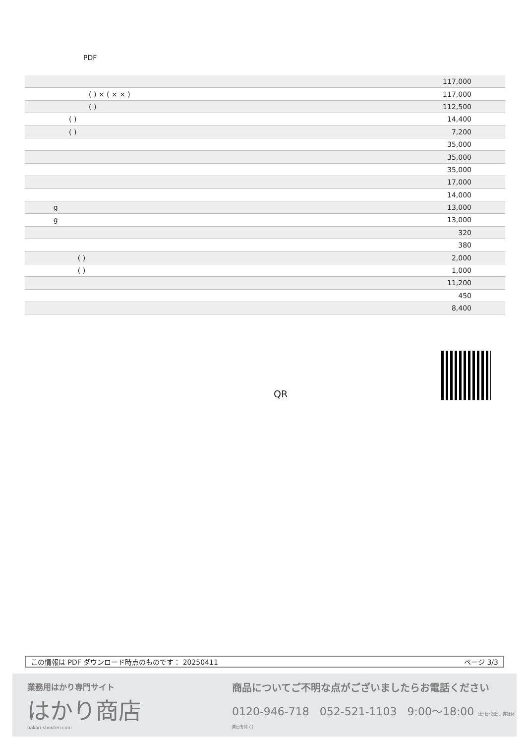PDF
| | 117,000 |
| ( ) × ( × × ) | 117,000 |
| ( ) | 112,500 |
| ( ) | 14,400 |
| ( ) | 7,200 |
| | 35,000 |
| | 35,000 |
| | 35,000 |
| | 17,000 |
| | 14,000 |
| g | 13,000 |
| g | 13,000 |
| | 320 |
| | 380 |
| ( ) | 2,000 |
| ( ) | 1,000 |
| | 11,200 |
| | 450 |
| | 8,400 |
QR
この情報は PDF ダウンロード時点のものです： 20250411 ページ 3/3
業務用はかり専門サイト
はかり商店
hakari-shouten.com
商品についてご不明な点がございましたらお電話ください
0120-946-718 052-521-1103 9:00〜18:00 (土･日･祝日、弊社休業日を除く)